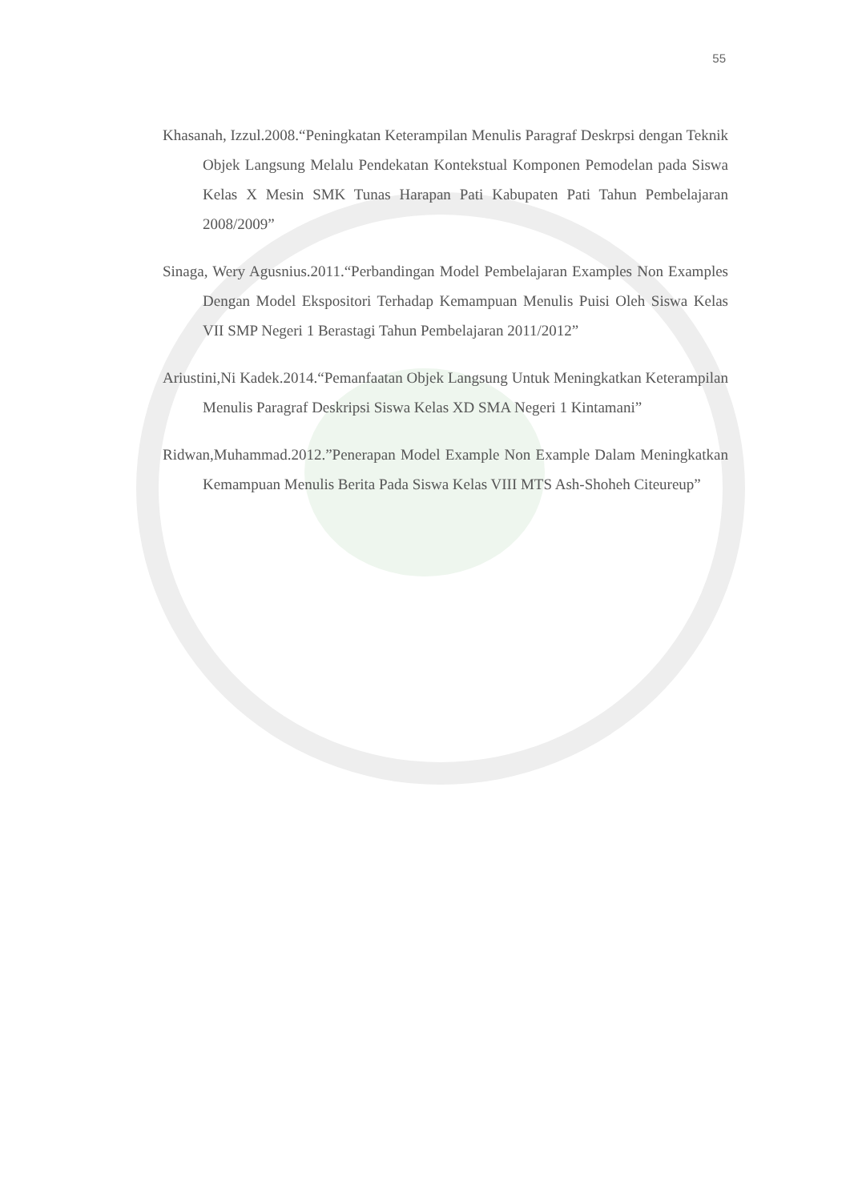55
Khasanah, Izzul.2008.“Peningkatan Keterampilan Menulis Paragraf Deskrpsi dengan Teknik Objek Langsung Melalu Pendekatan Kontekstual Komponen Pemodelan pada Siswa Kelas X Mesin SMK Tunas Harapan Pati Kabupaten Pati Tahun Pembelajaran 2008/2009”
Sinaga, Wery Agusnius.2011.“Perbandingan Model Pembelajaran Examples Non Examples Dengan Model Ekspositori Terhadap Kemampuan Menulis Puisi Oleh Siswa Kelas VII SMP Negeri 1 Berastagi Tahun Pembelajaran 2011/2012”
Ariustini,Ni Kadek.2014.“Pemanfaatan Objek Langsung Untuk Meningkatkan Keterampilan Menulis Paragraf Deskripsi Siswa Kelas XD SMA Negeri 1 Kintamani”
Ridwan,Muhammad.2012.”Penerapan Model Example Non Example Dalam Meningkatkan Kemampuan Menulis Berita Pada Siswa Kelas VIII MTS Ash-Shoheh Citeureup”